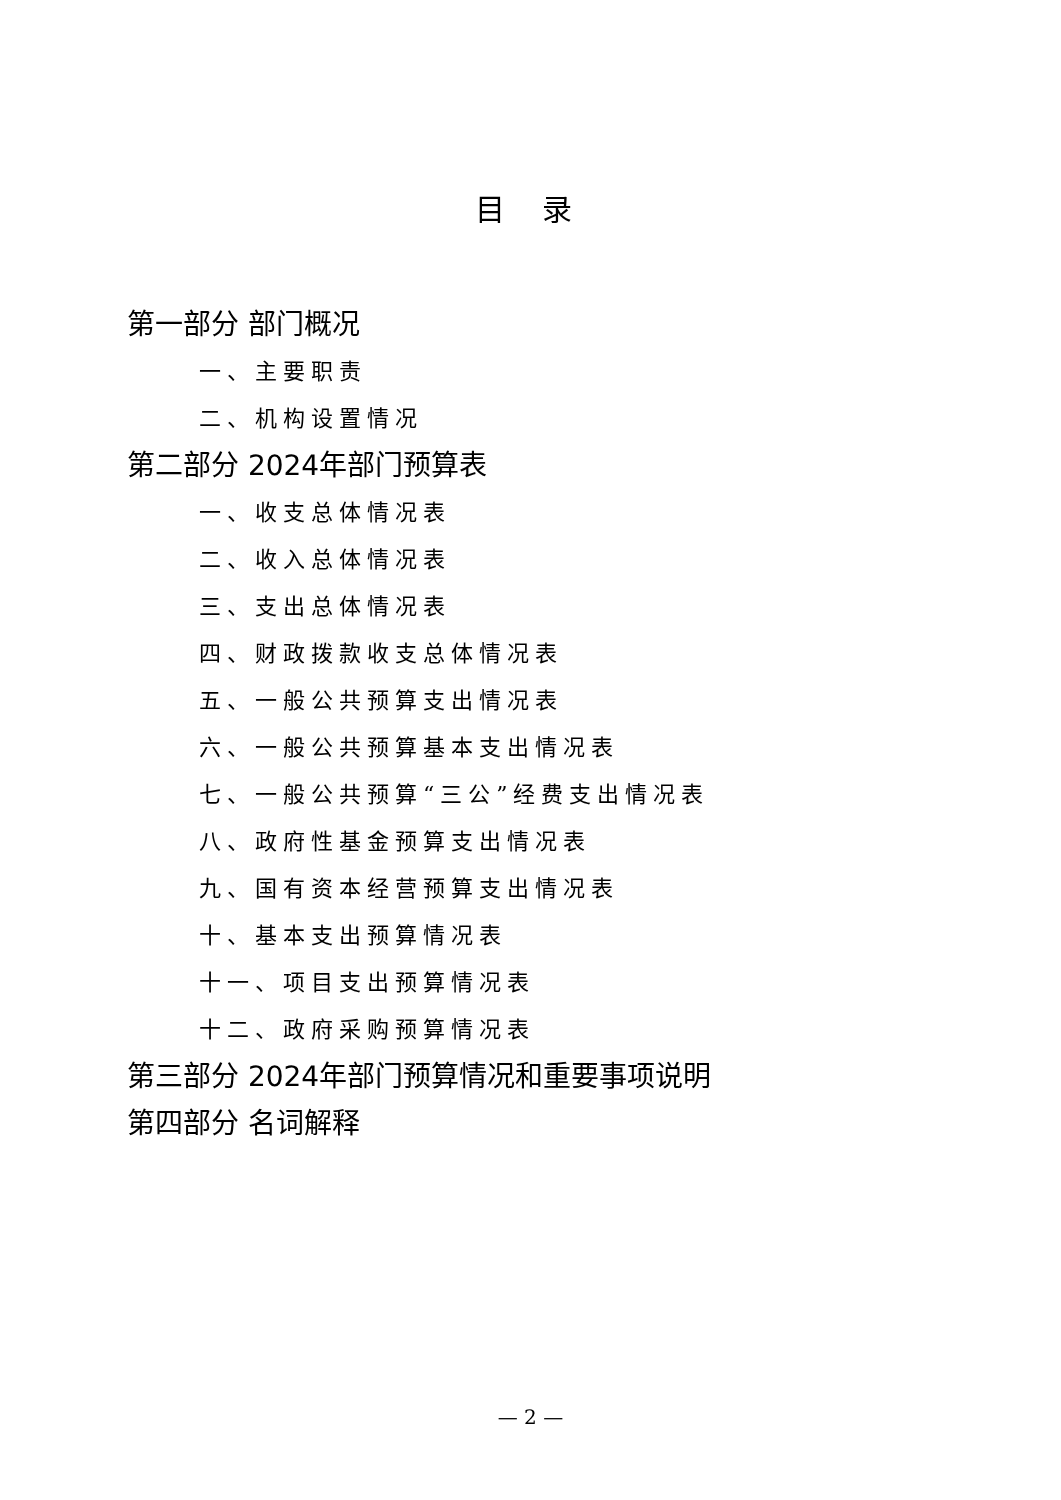目 录
第一部分 部门概况
一、主要职责
二、机构设置情况
第二部分 2024年部门预算表
一、收支总体情况表
二、收入总体情况表
三、支出总体情况表
四、财政拨款收支总体情况表
五、一般公共预算支出情况表
六、一般公共预算基本支出情况表
七、一般公共预算“三公”经费支出情况表
八、政府性基金预算支出情况表
九、国有资本经营预算支出情况表
十、基本支出预算情况表
十一、项目支出预算情况表
十二、政府采购预算情况表
第三部分 2024年部门预算情况和重要事项说明
第四部分 名词解释
— 2 —